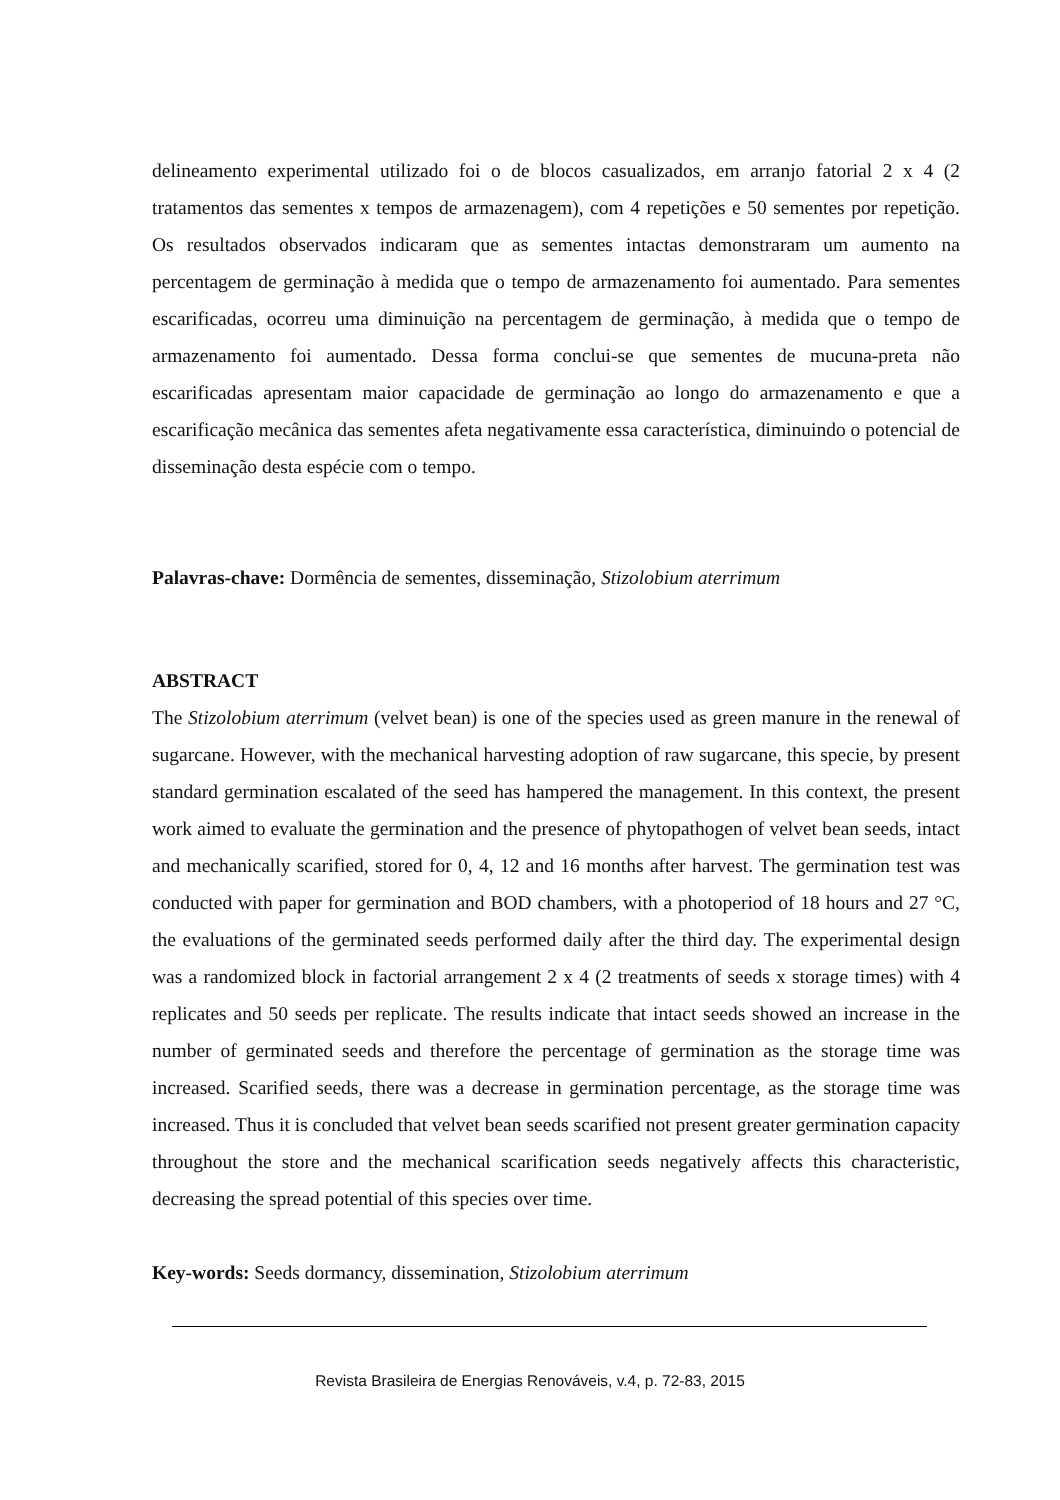delineamento experimental utilizado foi o de blocos casualizados, em arranjo fatorial 2 x 4 (2 tratamentos das sementes x tempos de armazenagem), com 4 repetições e 50 sementes por repetição. Os resultados observados indicaram que as sementes intactas demonstraram um aumento na percentagem de germinação à medida que o tempo de armazenamento foi aumentado. Para sementes escarificadas, ocorreu uma diminuição na percentagem de germinação, à medida que o tempo de armazenamento foi aumentado. Dessa forma conclui-se que sementes de mucuna-preta não escarificadas apresentam maior capacidade de germinação ao longo do armazenamento e que a escarificação mecânica das sementes afeta negativamente essa característica, diminuindo o potencial de disseminação desta espécie com o tempo.
Palavras-chave: Dormência de sementes, disseminação, Stizolobium aterrimum
ABSTRACT
The Stizolobium aterrimum (velvet bean) is one of the species used as green manure in the renewal of sugarcane. However, with the mechanical harvesting adoption of raw sugarcane, this specie, by present standard germination escalated of the seed has hampered the management. In this context, the present work aimed to evaluate the germination and the presence of phytopathogen of velvet bean seeds, intact and mechanically scarified, stored for 0, 4, 12 and 16 months after harvest. The germination test was conducted with paper for germination and BOD chambers, with a photoperiod of 18 hours and 27 °C, the evaluations of the germinated seeds performed daily after the third day. The experimental design was a randomized block in factorial arrangement 2 x 4 (2 treatments of seeds x storage times) with 4 replicates and 50 seeds per replicate. The results indicate that intact seeds showed an increase in the number of germinated seeds and therefore the percentage of germination as the storage time was increased. Scarified seeds, there was a decrease in germination percentage, as the storage time was increased. Thus it is concluded that velvet bean seeds scarified not present greater germination capacity throughout the store and the mechanical scarification seeds negatively affects this characteristic, decreasing the spread potential of this species over time.
Key-words: Seeds dormancy, dissemination, Stizolobium aterrimum
Revista Brasileira de Energias Renováveis, v.4, p. 72-83, 2015